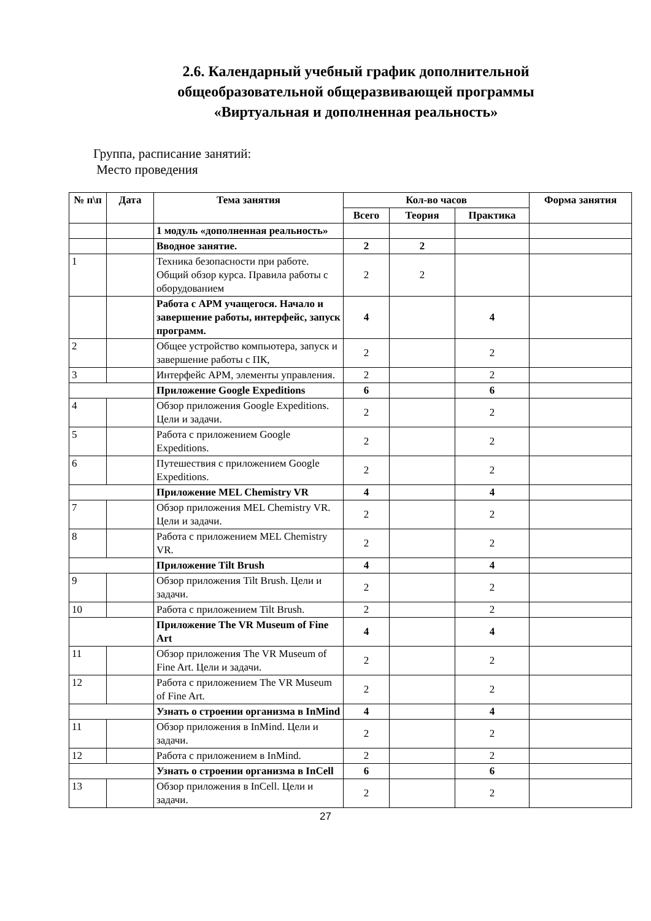2.6. Календарный учебный график дополнительной общеобразовательной общеразвивающей программы «Виртуальная и дополненная реальность»
Группа, расписание занятий:
Место проведения
| № п\п | Дата | Тема занятия | Кол-во часов | | | Форма занятия |
| --- | --- | --- | --- | --- | --- | --- |
| | | | Всего | Теория | Практика | |
| | | 1 модуль «дополненная реальность» | | | | |
| | | Вводное занятие. | 2 | 2 | | |
| 1 | | Техника безопасности при работе. Общий обзор курса. Правила работы с оборудованием | 2 | 2 | | |
| | | Работа с АРМ учащегося. Начало и завершение работы, интерфейс, запуск программ. | 4 | | 4 | |
| 2 | | Общее устройство компьютера, запуск и завершение работы с ПК, | 2 | | 2 | |
| 3 | | Интерфейс АРМ, элементы управления. | 2 | | 2 | |
| | | Приложение Google Expeditions | 6 | | 6 | |
| 4 | | Обзор приложения Google Expeditions. Цели и задачи. | 2 | | 2 | |
| 5 | | Работа с приложением Google Expeditions. | 2 | | 2 | |
| 6 | | Путешествия с приложением Google Expeditions. | 2 | | 2 | |
| | | Приложение MEL Chemistry VR | 4 | | 4 | |
| 7 | | Обзор приложения MEL Chemistry VR. Цели и задачи. | 2 | | 2 | |
| 8 | | Работа с приложением MEL Chemistry VR. | 2 | | 2 | |
| | | Приложение Tilt Brush | 4 | | 4 | |
| 9 | | Обзор приложения Tilt Brush. Цели и задачи. | 2 | | 2 | |
| 10 | | Работа с приложением Tilt Brush. | 2 | | 2 | |
| | | Приложение The VR Museum of Fine Art | 4 | | 4 | |
| 11 | | Обзор приложения The VR Museum of Fine Art. Цели и задачи. | 2 | | 2 | |
| 12 | | Работа с приложением The VR Museum of Fine Art. | 2 | | 2 | |
| | | Узнать о строении организма в InMind | 4 | | 4 | |
| 11 | | Обзор приложения в InMind. Цели и задачи. | 2 | | 2 | |
| 12 | | Работа с приложением в InMind. | 2 | | 2 | |
| | | Узнать о строении организма в InCell | 6 | | 6 | |
| 13 | | Обзор приложения в InCell. Цели и задачи. | 2 | | 2 | |
27